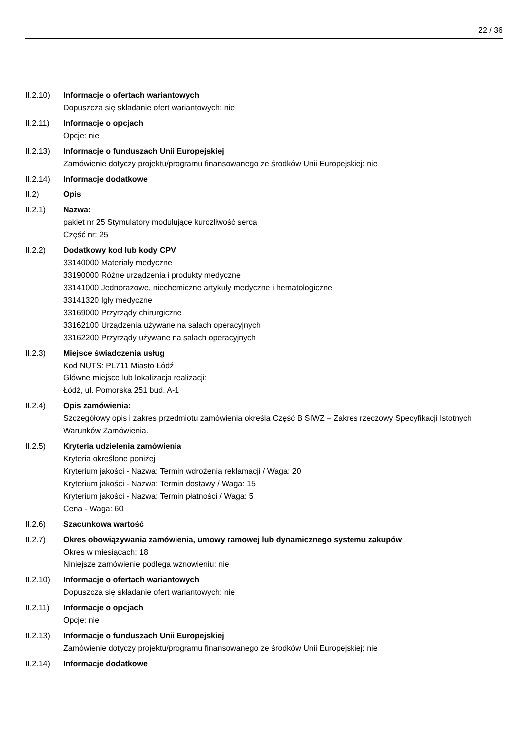22 / 36
II.2.10)
Informacje o ofertach wariantowych
Dopuszcza się składanie ofert wariantowych: nie
II.2.11)
Informacje o opcjach
Opcje: nie
II.2.13)
Informacje o funduszach Unii Europejskiej
Zamówienie dotyczy projektu/programu finansowanego ze środków Unii Europejskiej: nie
II.2.14)
Informacje dodatkowe
II.2) Opis
II.2.1) Nazwa:
pakiet nr 25 Stymulatory modulujące kurczliwość serca
Część nr: 25
II.2.2) Dodatkowy kod lub kody CPV
33140000 Materiały medyczne
33190000 Różne urządzenia i produkty medyczne
33141000 Jednorazowe, niechemiczne artykuły medyczne i hematologiczne
33141320 Igły medyczne
33169000 Przyrządy chirurgiczne
33162100 Urządzenia używane na salach operacyjnych
33162200 Przyrządy używane na salach operacyjnych
II.2.3) Miejsce świadczenia usług
Kod NUTS: PL711 Miasto Łódź
Główne miejsce lub lokalizacja realizacji:
Łódź, ul. Pomorska 251 bud. A-1
II.2.4) Opis zamówienia:
Szczegółowy opis i zakres przedmiotu zamówienia określa Część B SIWZ – Zakres rzeczowy Specyfikacji Istotnych Warunków Zamówienia.
II.2.5) Kryteria udzielenia zamówienia
Kryteria określone poniżej
Kryterium jakości - Nazwa: Termin wdrożenia reklamacji / Waga: 20
Kryterium jakości - Nazwa: Termin dostawy / Waga: 15
Kryterium jakości - Nazwa: Termin płatności / Waga: 5
Cena - Waga: 60
II.2.6) Szacunkowa wartość
II.2.7) Okres obowiązywania zamówienia, umowy ramowej lub dynamicznego systemu zakupów
Okres w miesiącach: 18
Niniejsze zamówienie podlega wznowieniu: nie
II.2.10)
Informacje o ofertach wariantowych
Dopuszcza się składanie ofert wariantowych: nie
II.2.11)
Informacje o opcjach
Opcje: nie
II.2.13)
Informacje o funduszach Unii Europejskiej
Zamówienie dotyczy projektu/programu finansowanego ze środków Unii Europejskiej: nie
II.2.14)
Informacje dodatkowe